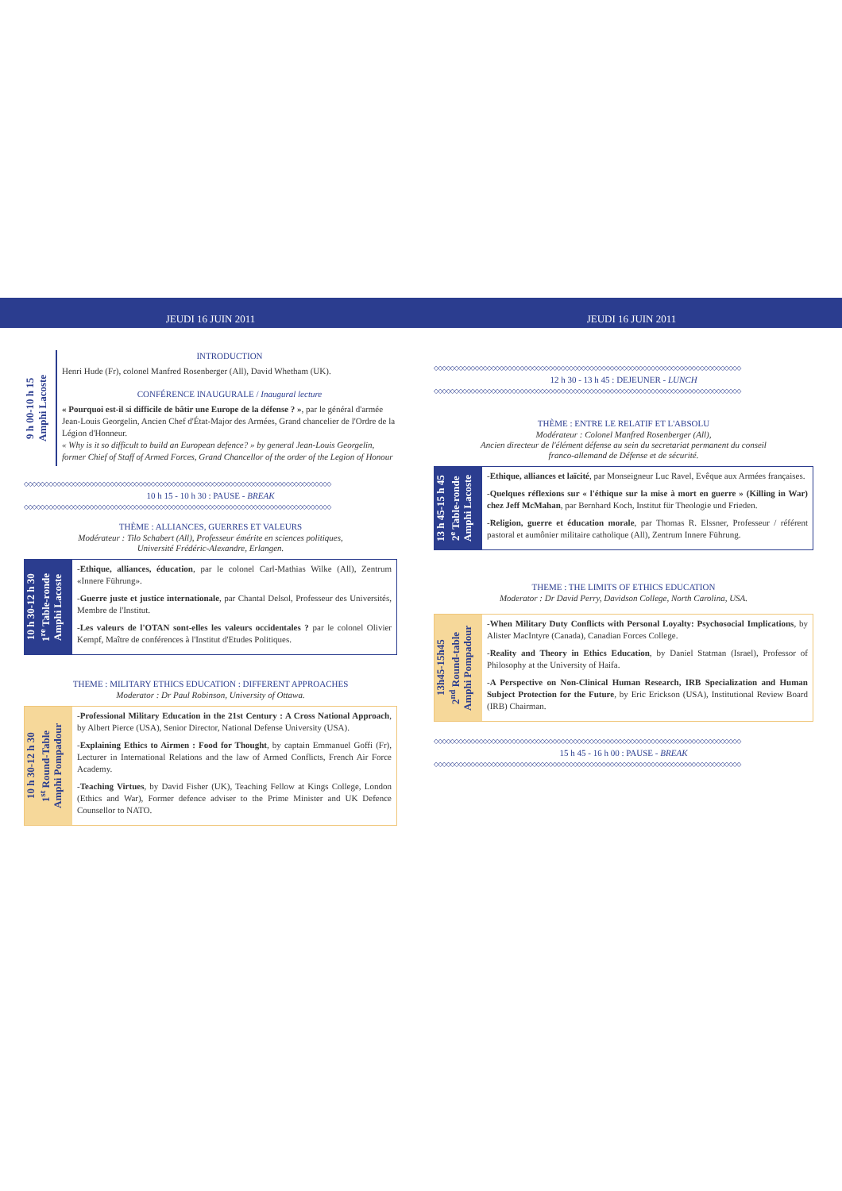JEUDI 16 JUIN 2011
9 h 00-10 h 15
Amphi Lacoste
INTRODUCTION
Henri Hude (Fr), colonel Manfred Rosenberger (All), David Whetham (UK).
CONFÉRENCE INAUGURALE / Inaugural lecture
« Pourquoi est-il si difficile de bâtir une Europe de la défense ? », par le général d'armée Jean-Louis Georgelin, Ancien Chef d'État-Major des Armées, Grand chancelier de l'Ordre de la Légion d'Honneur.
« Why is it so difficult to build an European defence? » by general Jean-Louis Georgelin, former Chief of Staff of Armed Forces, Grand Chancellor of the order of the Legion of Honour
◇◇◇◇◇◇◇◇◇◇◇◇◇◇◇◇◇◇◇◇◇◇◇◇◇◇◇◇◇◇◇◇◇◇◇◇◇◇◇◇◇◇◇◇◇◇◇◇◇◇◇◇◇◇◇◇◇◇◇◇◇◇◇◇◇◇◇◇◇◇◇◇◇◇◇
10 h 15 - 10 h 30 : PAUSE - BREAK
◇◇◇◇◇◇◇◇◇◇◇◇◇◇◇◇◇◇◇◇◇◇◇◇◇◇◇◇◇◇◇◇◇◇◇◇◇◇◇◇◇◇◇◇◇◇◇◇◇◇◇◇◇◇◇◇◇◇◇◇◇◇◇◇◇◇◇◇◇◇◇◇◇◇◇
THÈME : ALLIANCES, GUERRES ET VALEURS
Modérateur : Tilo Schabert (All), Professeur émérite en sciences politiques,
Université Frédéric-Alexandre, Erlangen.
10 h 30-12 h 30
1<sup>re</sup> Table-ronde
Amphi Lacoste
-Ethique, alliances, éducation, par le colonel Carl-Mathias Wilke (All), Zentrum «Innere Führung».
-Guerre juste et justice internationale, par Chantal Delsol, Professeur des Universités, Membre de l'Institut.
-Les valeurs de l'OTAN sont-elles les valeurs occidentales ? par le colonel Olivier Kempf, Maître de conférences à l'Institut d'Etudes Politiques.
THEME : MILITARY ETHICS EDUCATION : DIFFERENT APPROACHES
Moderator : Dr Paul Robinson, University of Ottawa.
10 h 30-12 h 30
1<sup>st</sup> Round-Table
Amphi Pompadour
-Professional Military Education in the 21st Century : A Cross National Approach, by Albert Pierce (USA), Senior Director, National Defense University (USA).
-Explaining Ethics to Airmen : Food for Thought, by captain Emmanuel Goffi (Fr), Lecturer in International Relations and the law of Armed Conflicts, French Air Force Academy.
-Teaching Virtues, by David Fisher (UK), Teaching Fellow at Kings College, London (Ethics and War), Former defence adviser to the Prime Minister and UK Defence Counsellor to NATO.
JEUDI 16 JUIN 2011
◇◇◇◇◇◇◇◇◇◇◇◇◇◇◇◇◇◇◇◇◇◇◇◇◇◇◇◇◇◇◇◇◇◇◇◇◇◇◇◇◇◇◇◇◇◇◇◇◇◇◇◇◇◇◇◇◇◇◇◇◇◇◇◇◇◇◇◇◇◇◇◇◇◇◇
12 h 30 - 13 h 45 : DEJEUNER - LUNCH
◇◇◇◇◇◇◇◇◇◇◇◇◇◇◇◇◇◇◇◇◇◇◇◇◇◇◇◇◇◇◇◇◇◇◇◇◇◇◇◇◇◇◇◇◇◇◇◇◇◇◇◇◇◇◇◇◇◇◇◇◇◇◇◇◇◇◇◇◇◇◇◇◇◇◇
THÈME : ENTRE LE RELATIF ET L'ABSOLU
Modérateur : Colonel Manfred Rosenberger (All),
Ancien directeur de l'élément défense au sein du secretariat permanent du conseil
franco-allemand de Défense et de sécurité.
13 h 45-15 h 45
2<sup>e</sup> Table-ronde
Amphi Lacoste
-Ethique, alliances et laïcité, par Monseigneur Luc Ravel, Evêque aux Armées françaises.
-Quelques réflexions sur « l'éthique sur la mise à mort en guerre » (Killing in War) chez Jeff McMahan, par Bernhard Koch, Institut für Theologie und Frieden.
-Religion, guerre et éducation morale, par Thomas R. Elssner, Professeur / référent pastoral et aumônier militaire catholique (All), Zentrum Innere Führung.
THEME : THE LIMITS OF ETHICS EDUCATION
Moderator : Dr David Perry, Davidson College, North Carolina, USA.
13h45-15h45
2<sup>nd</sup> Round-table
Amphi Pompadour
-When Military Duty Conflicts with Personal Loyalty: Psychosocial Implications, by Alister MacIntyre (Canada), Canadian Forces College.
-Reality and Theory in Ethics Education, by Daniel Statman (Israel), Professor of Philosophy at the University of Haifa.
-A Perspective on Non-Clinical Human Research, IRB Specialization and Human Subject Protection for the Future, by Eric Erickson (USA), Institutional Review Board (IRB) Chairman.
◇◇◇◇◇◇◇◇◇◇◇◇◇◇◇◇◇◇◇◇◇◇◇◇◇◇◇◇◇◇◇◇◇◇◇◇◇◇◇◇◇◇◇◇◇◇◇◇◇◇◇◇◇◇◇◇◇◇◇◇◇◇◇◇◇◇◇◇◇◇◇◇◇◇◇
15 h 45 - 16 h 00 : PAUSE - BREAK
◇◇◇◇◇◇◇◇◇◇◇◇◇◇◇◇◇◇◇◇◇◇◇◇◇◇◇◇◇◇◇◇◇◇◇◇◇◇◇◇◇◇◇◇◇◇◇◇◇◇◇◇◇◇◇◇◇◇◇◇◇◇◇◇◇◇◇◇◇◇◇◇◇◇◇